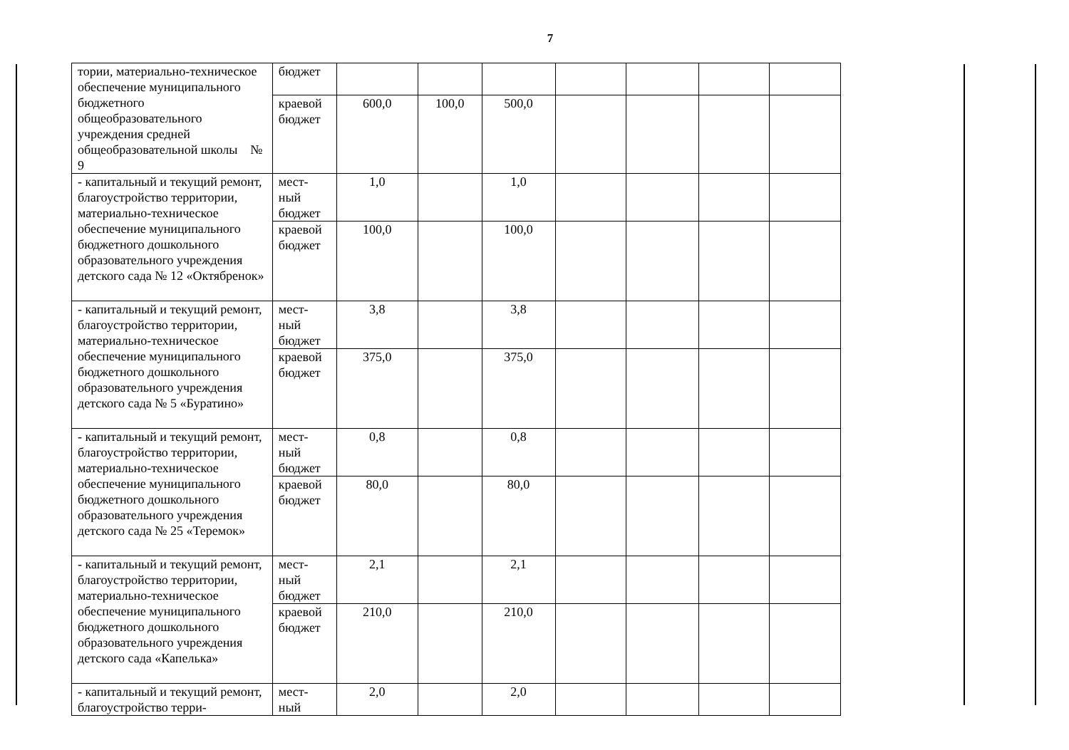7
| тории, материально-техническое обеспечение муниципального бюджетного общеобразовательного учреждения средней общеобразовательной школы № 9 | бюджет | | | | | | | |
| | краевой бюджет | 600,0 | 100,0 | 500,0 | | | | |
| - капитальный и текущий ремонт, благоустройство территории, материально-техническое обеспечение муниципального бюджетного дошкольного образовательного учреждения детского сада № 12 «Октябренок» | мест-ный бюджет | 1,0 | | 1,0 | | | | |
| | краевой бюджет | 100,0 | | 100,0 | | | | |
| - капитальный и текущий ремонт, благоустройство территории, материально-техническое обеспечение муниципального бюджетного дошкольного образовательного учреждения детского сада № 5 «Буратино» | мест-ный бюджет | 3,8 | | 3,8 | | | | |
| | краевой бюджет | 375,0 | | 375,0 | | | | |
| - капитальный и текущий ремонт, благоустройство территории, материально-техническое обеспечение муниципального бюджетного дошкольного образовательного учреждения детского сада № 25 «Теремок» | мест-ный бюджет | 0,8 | | 0,8 | | | | |
| | краевой бюджет | 80,0 | | 80,0 | | | | |
| - капитальный и текущий ремонт, благоустройство территории, материально-техническое обеспечение муниципального бюджетного дошкольного образовательного учреждения детского сада «Капелька» | мест-ный бюджет | 2,1 | | 2,1 | | | | |
| | краевой бюджет | 210,0 | | 210,0 | | | | |
| - капитальный и текущий ремонт, благоустройство терри- | мест-ный | 2,0 | | 2,0 | | | | |